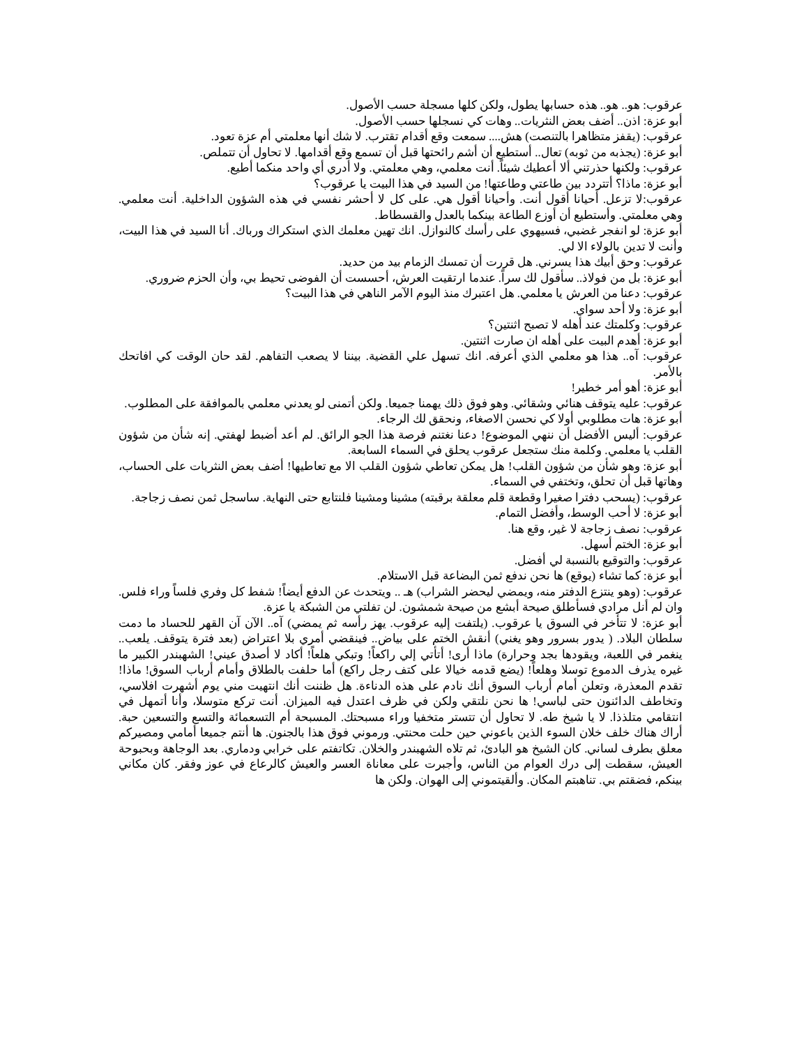عرقوب: هو.. هو.. هذه حسابها يطول، ولكن كلها مسجلة حسب الأصول.
أبو عزة: اذن.. أضف بعض النثريات.. وهات كي نسجلها حسب الأصول.
عرقوب: (يقفز متظاهرا بالتنصت) هش.... سمعت وقع أقدام تقترب. لا شك أنها معلمتي أم عزة تعود.
أبو عزة: (يجذبه من ثوبه) تعال.. أستطيع أن أشم رائحتها قبل أن تسمع وقع أقدامها. لا تحاول أن تتملص.
عرقوب: ولكنها حذرتني ألا أعطيك شيئاً. أنت معلمي، وهي معلمتي. ولا أدري أي واحد منكما أطيع.
أبو عزة: ماذا؟ أتتردد بين طاعتي وطاعتها! من السيد في هذا البيت يا عرقوب؟
عرقوب:لا تزعل. أحيانا أقول أنت. وأحيانا أقول هي. على كل لا أحشر نفسي في هذه الشؤون الداخلية. أنت معلمي. وهي معلمتي. وأستطيع أن أوزع الطاعة بينكما بالعدل والقسطاط.
أبو عزة: لو انفجر غضبي، فسيهوي على رأسك كالنوازل. انك تهين معلمك الذي استكراك ورباك. أنا السيد في هذا البيت، وأنت لا تدين بالولاء الا لي.
عرقوب: وحق أبيك هذا يسرني. هل قررت أن تمسك الزمام بيد من حديد.
أبو عزة: بل من فولاذ.. سأقول لك سراً. عندما ارتقيت العرش، أحسست أن الفوضى تحيط بي، وأن الحزم ضروري.
عرقوب: دعنا من العرش يا معلمي. هل اعتبرك منذ اليوم الآمر الناهي في هذا البيت؟
أبو عزة: ولا أحد سواي.
عرقوب: وكلمتك عند أهله لا تصبح اثنتين؟
أبو عزة: أهدم البيت على أهله ان صارت اثنتين.
عرقوب: آه.. هذا هو معلمي الذي أعرفه. انك تسهل علي القضية. بيننا لا يصعب التفاهم. لقد حان الوقت كي افاتحك بالأمر.
أبو عزة: أهو أمر خطير!
عرقوب: عليه يتوقف هنائي وشقائي. وهو فوق ذلك يهمنا جميعا. ولكن أتمنى لو يعدني معلمي بالموافقة على المطلوب.
أبو عزة: هات مطلوبي أولا كي نحسن الاصغاء، ونحقق لك الرجاء.
عرقوب: أليس الأفضل أن ننهي الموضوع! دعنا نغتنم فرصة هذا الجو الرائق. لم أعد أضبط لهفتي. إنه شأن من شؤون القلب يا معلمي. وكلمة منك ستجعل عرقوب يحلق في السماء السابعة.
أبو عزة: وهو شأن من شؤون القلب! هل يمكن تعاطي شؤون القلب الا مع تعاطيها! أضف بعض النثريات على الحساب، وهاتها قبل أن تحلق، وتختفي في السماء.
عرقوب: (يسحب دفترا صغيرا وقطعة قلم معلقة برقبته) مشينا ومشينا فلنتابع حتى النهاية. ساسجل ثمن نصف زجاجة.
أبو عزة: لا أحب الوسط، وأفضل التمام.
عرقوب: نصف زجاجة لا غير، وقع هنا.
أبو عزة: الختم أسهل.
عرقوب: والتوقيع بالنسبة لي أفضل.
أبو عزة: كما تشاء (يوقع) ها نحن ندفع ثمن البضاعة قبل الاستلام.
عرقوب: (وهو ينتزع الدفتر منه، ويمضي ليحضر الشراب) هـ .. ويتحدث عن الدفع أيضاً! شفط كل وفري فلساً وراء فلس. وان لم أنل مرادي فسأطلق صيحة أبشع من صيحة شمشون. لن تفلتي من الشبكة يا عزة.
أبو عزة: لا تتأخر في السوق يا عرقوب. (يلتفت إليه عرقوب. يهز رأسه ثم يمضي) آه.. الآن آن القهر للحساد ما دمت سلطان البلاد. ( يدور بسرور وهو يغني) أنقش الختم على بياض.. فينقضي أمري بلا اعتراض (بعد فترة يتوقف. يلعب.. ينغمر في اللعبة، ويقودها بجد وحرارة) ماذا أرى! أتأتي إلي راكعاً! وتبكي هلعاً! أكاد لا أصدق عيني! الشهبندر الكبير ما غيره يذرف الدموع توسلا وهلعاً! (يضع قدمه خيالا على كتف رجل راكع) أما حلفت بالطلاق وأمام أرباب السوق! ماذا! تقدم المعذرة، وتعلن أمام أرباب السوق أنك نادم على هذه الدناءة. هل ظننت أنك انتهيت مني يوم أشهرت افلاسي، وتخاطف الدائنون حتى لباسي! ها نحن نلتقي ولكن في ظرف اعتدل فيه الميزان. أنت تركع متوسلا، وأنا أتمهل في انتقامي متلذذا. لا يا شيخ طه. لا تحاول أن تتستر متخفيا وراء مسبحتك. المسبحة أم التسعمائة والتسع والتسعين حبة. أراك هناك خلف خلان السوء الذين باعوني حين حلت محنتي. ورموني فوق هذا بالجنون. ها أنتم جميعا أمامي ومصيركم معلق بطرف لساني. كان الشيخ هو البادئ، ثم تلاه الشهبندر والخلان. تكاتفتم على خرابي ودماري. بعد الوجاهة وبحبوحة العيش، سقطت إلى درك العوام من الناس، وأجبرت على معاناة العسر والعيش كالرعاع في عوز وفقر. كان مكاني بينكم، فضقتم بي. تناهبتم المكان. وألقيتموني إلى الهوان. ولكن ها